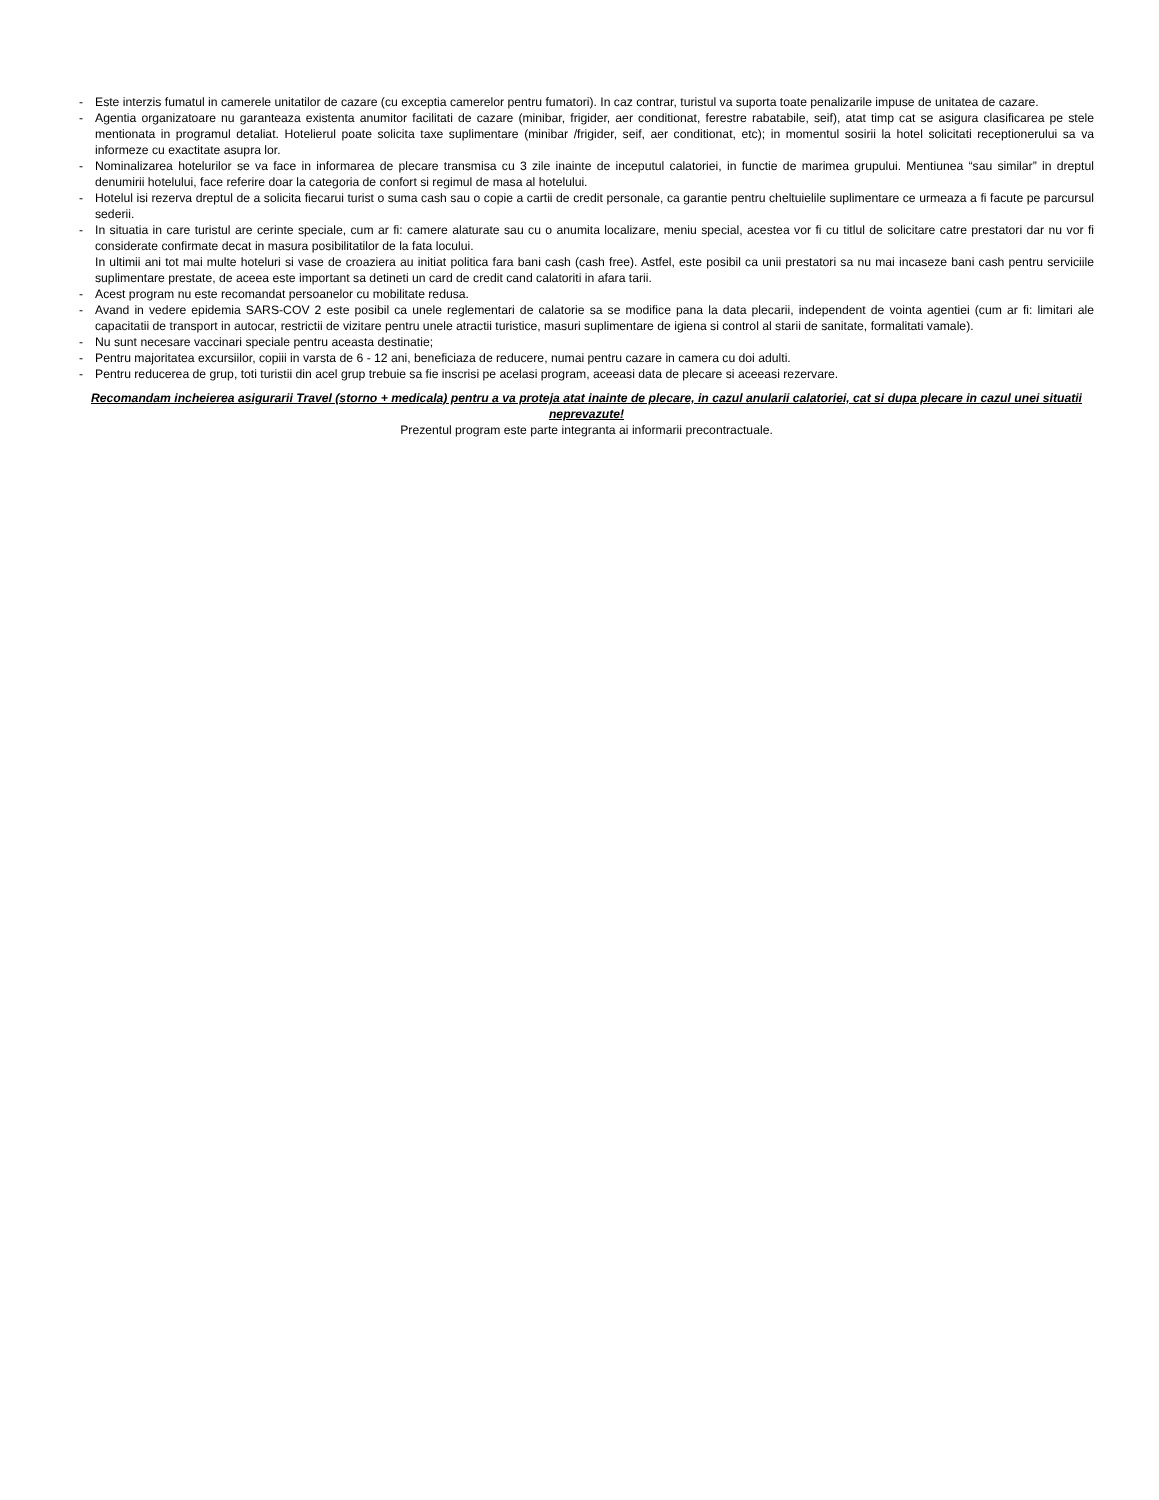- Este interzis fumatul in camerele unitatilor de cazare (cu exceptia camerelor pentru fumatori). In caz contrar, turistul va suporta toate penalizarile impuse de unitatea de cazare.
- Agentia organizatoare nu garanteaza existenta anumitor facilitati de cazare (minibar, frigider, aer conditionat, ferestre rabatabile, seif), atat timp cat se asigura clasificarea pe stele mentionata in programul detaliat. Hotelierul poate solicita taxe suplimentare (minibar /frigider, seif, aer conditionat, etc); in momentul sosirii la hotel solicitati receptionerului sa va informeze cu exactitate asupra lor.
- Nominalizarea hotelurilor se va face in informarea de plecare transmisa cu 3 zile inainte de inceputul calatoriei, in functie de marimea grupului. Mentiunea “sau similar” in dreptul denumirii hotelului, face referire doar la categoria de confort si regimul de masa al hotelului.
- Hotelul isi rezerva dreptul de a solicita fiecarui turist o suma cash sau o copie a cartii de credit personale, ca garantie pentru cheltuielile suplimentare ce urmeaza a fi facute pe parcursul sederii.
- In situatia in care turistul are cerinte speciale, cum ar fi: camere alaturate sau cu o anumita localizare, meniu special, acestea vor fi cu titlul de solicitare catre prestatori dar nu vor fi considerate confirmate decat in masura posibilitatilor de la fata locului.
In ultimii ani tot mai multe hoteluri si vase de croaziera au initiat politica fara bani cash (cash free). Astfel, este posibil ca unii prestatori sa nu mai incaseze bani cash pentru serviciile suplimentare prestate, de aceea este important sa detineti un card de credit cand calatoriti in afara tarii.
- Acest program nu este recomandat persoanelor cu mobilitate redusa.
- Avand in vedere epidemia SARS-COV 2 este posibil ca unele reglementari de calatorie sa se modifice pana la data plecarii, independent de vointa agentiei (cum ar fi: limitari ale capacitatii de transport in autocar, restrictii de vizitare pentru unele atractii turistice, masuri suplimentare de igiena si control al starii de sanitate, formalitati vamale).
- Nu sunt necesare vaccinari speciale pentru aceasta destinatie;
- Pentru majoritatea excursiilor, copiii in varsta de 6 - 12 ani, beneficiaza de reducere, numai pentru cazare in camera cu doi adulti.
- Pentru reducerea de grup, toti turistii din acel grup trebuie sa fie inscrisi pe acelasi program, aceeasi data de plecare si aceeasi rezervare.
Recomandam incheierea asigurarii Travel (storno + medicala) pentru a va proteja atat inainte de plecare, in cazul anularii calatoriei, cat si dupa plecare in cazul unei situatii neprevazute!
Prezentul program este parte integranta ai informarii precontractuale.